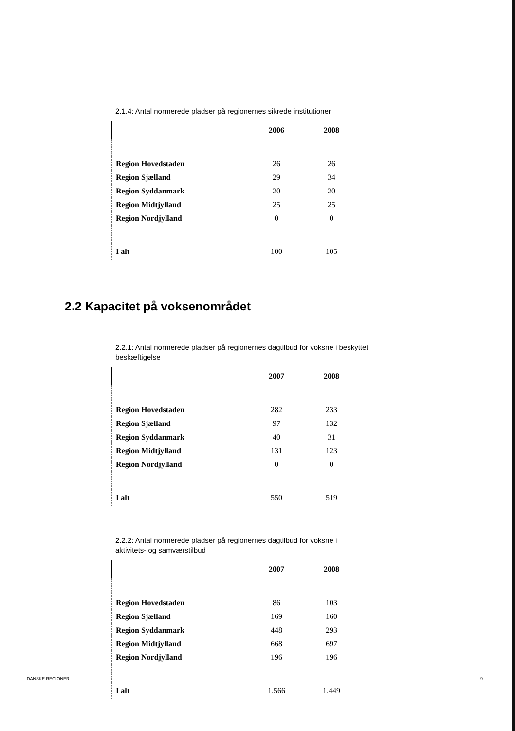2.1.4: Antal normerede pladser på regionernes sikrede institutioner
| | 2006 | 2008 |
| --- | --- | --- |
| Region Hovedstaden | 26 | 26 |
| Region Sjælland | 29 | 34 |
| Region Syddanmark | 20 | 20 |
| Region Midtjylland | 25 | 25 |
| Region Nordjylland | 0 | 0 |
| I alt | 100 | 105 |
2.2 Kapacitet på voksenområdet
2.2.1: Antal normerede pladser på regionernes dagtilbud for voksne i beskyttet beskæftigelse
| | 2007 | 2008 |
| --- | --- | --- |
| Region Hovedstaden | 282 | 233 |
| Region Sjælland | 97 | 132 |
| Region Syddanmark | 40 | 31 |
| Region Midtjylland | 131 | 123 |
| Region Nordjylland | 0 | 0 |
| I alt | 550 | 519 |
2.2.2: Antal normerede pladser på regionernes dagtilbud for voksne i aktivitets- og samværstilbud
| | 2007 | 2008 |
| --- | --- | --- |
| Region Hovedstaden | 86 | 103 |
| Region Sjælland | 169 | 160 |
| Region Syddanmark | 448 | 293 |
| Region Midtjylland | 668 | 697 |
| Region Nordjylland | 196 | 196 |
| I alt | 1.566 | 1.449 |
DANSKE REGIONER 9